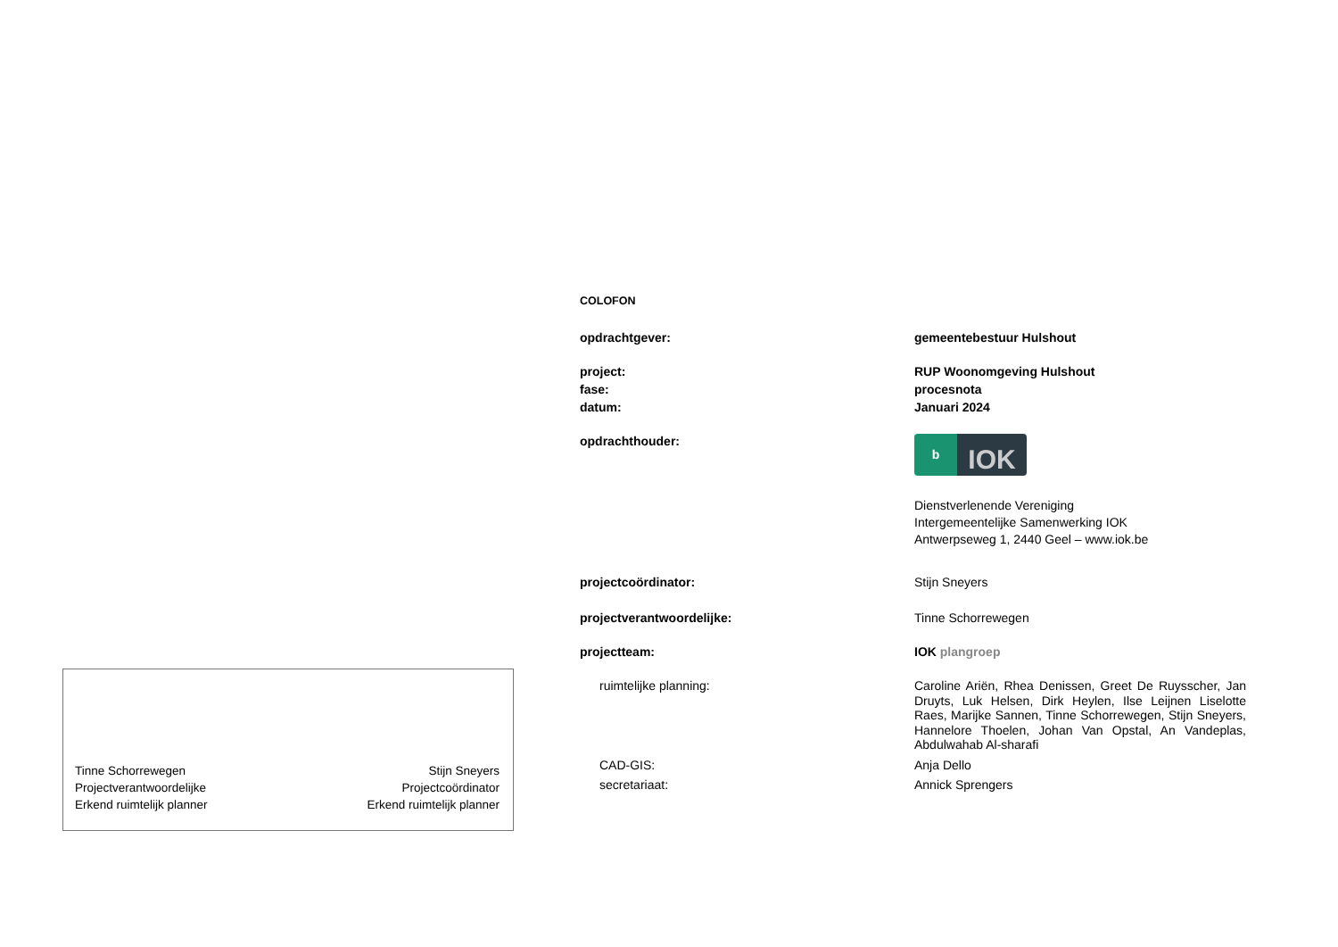Tinne Schorrewegen
Projectverantwoordelijke
Erkend ruimtelijk planner
Stijn Sneyers
Projectcoördinator
Erkend ruimtelijk planner
COLOFON
opdrachtgever: gemeentebestuur Hulshout
project: RUP Woonomgeving Hulshout
fase: procesnota
datum: Januari 2024
opdrachthouder:
b
IOK
Dienstverlenende Vereniging
Intergemeentelijke Samenwerking IOK
Antwerpseweg 1, 2440 Geel – www.iok.be
projectcoördinator: Stijn Sneyers
projectverantwoordelijke: Tinne Schorrewegen
projectteam: IOK plangroep
ruimtelijke planning:
Caroline Ariën, Rhea Denissen, Greet De Ruysscher, Jan Druyts, Luk Helsen, Dirk Heylen, Ilse Leijnen Liselotte Raes, Marijke Sannen, Tinne Schorrewegen, Stijn Sneyers, Hannelore Thoelen, Johan Van Opstal, An Vandeplas, Abdulwahab Al-sharafi
CAD-GIS: Anja Dello
secretariaat: Annick Sprengers